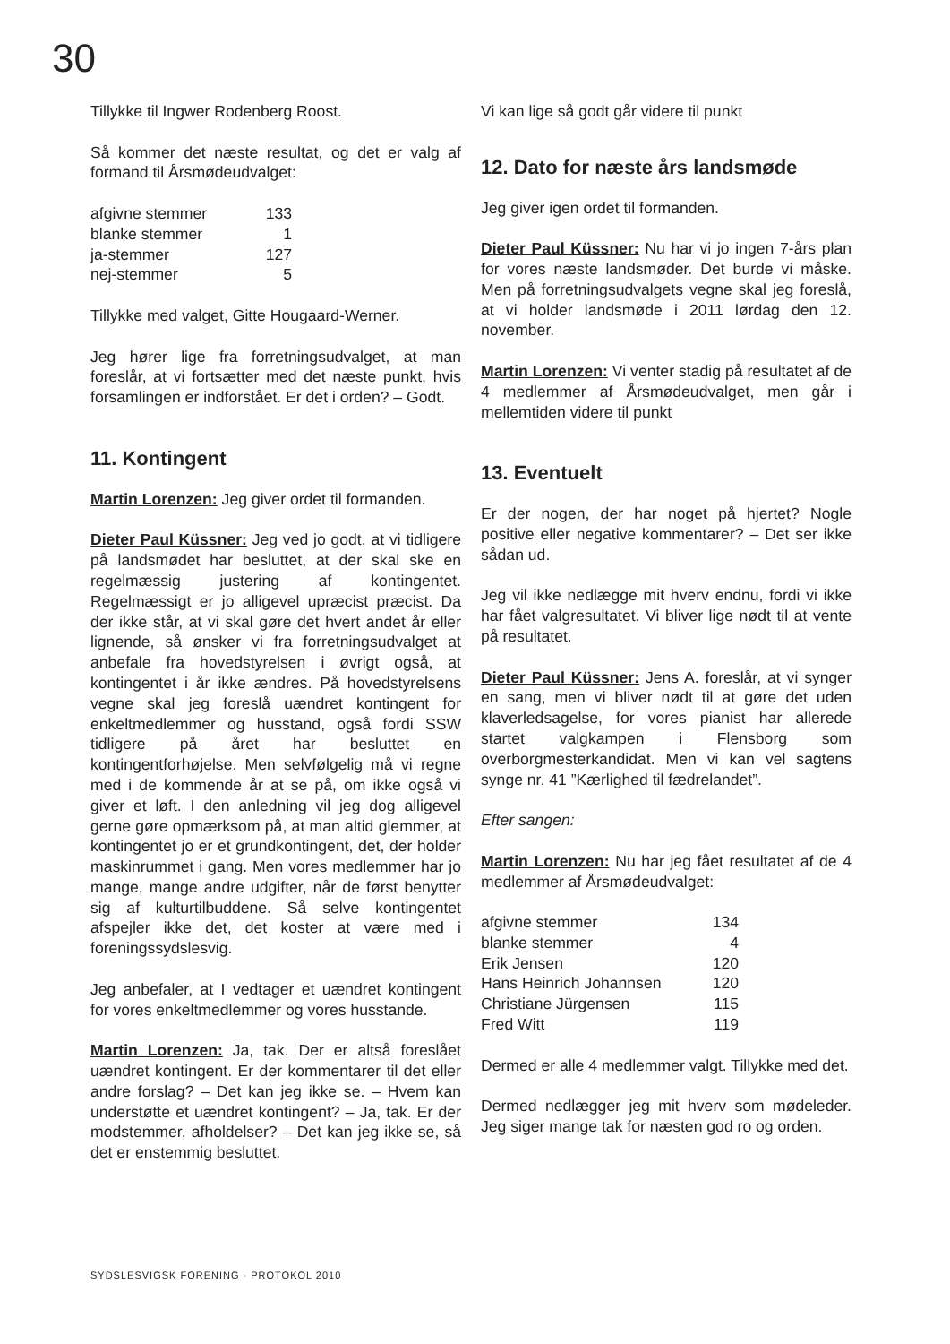30
Tillykke til Ingwer Rodenberg Roost.
Så kommer det næste resultat, og det er valg af formand til Årsmødeudvalget:
| afgivne stemmer | 133 |
| blanke stemmer | 1 |
| ja-stemmer | 127 |
| nej-stemmer | 5 |
Tillykke med valget, Gitte Hougaard-Werner.
Jeg hører lige fra forretningsudvalget, at man foreslår, at vi fortsætter med det næste punkt, hvis forsamlingen er indforstået. Er det i orden? – Godt.
11. Kontingent
Martin Lorenzen: Jeg giver ordet til formanden.
Dieter Paul Küssner: Jeg ved jo godt, at vi tidligere på landsmødet har besluttet, at der skal ske en regelmæssig justering af kontingentet. Regelmæssigt er jo alligevel upræcist præcist. Da der ikke står, at vi skal gøre det hvert andet år eller lignende, så ønsker vi fra forretningsudvalget at anbefale fra hovedstyrelsen i øvrigt også, at kontingentet i år ikke ændres. På hovedstyrelsens vegne skal jeg foreslå uændret kontingent for enkeltmedlemmer og husstand, også fordi SSW tidligere på året har besluttet en kontingentforhøjelse. Men selvfølgelig må vi regne med i de kommende år at se på, om ikke også vi giver et løft. I den anledning vil jeg dog alligevel gerne gøre opmærksom på, at man altid glemmer, at kontingentet jo er et grundkontingent, det, der holder maskinrummet i gang. Men vores medlemmer har jo mange, mange andre udgifter, når de først benytter sig af kulturtilbuddene. Så selve kontingentet afspejler ikke det, det koster at være med i foreningssydslesvig.
Jeg anbefaler, at I vedtager et uændret kontingent for vores enkeltmedlemmer og vores husstande.
Martin Lorenzen: Ja, tak. Der er altså foreslået uændret kontingent. Er der kommentarer til det eller andre forslag? – Det kan jeg ikke se. – Hvem kan understøtte et uændret kontingent? – Ja, tak. Er der modstemmer, afholdelser? – Det kan jeg ikke se, så det er enstemmig besluttet.
Vi kan lige så godt går videre til punkt
12. Dato for næste års landsmøde
Jeg giver igen ordet til formanden.
Dieter Paul Küssner: Nu har vi jo ingen 7-års plan for vores næste landsmøder. Det burde vi måske. Men på forretningsudvalgets vegne skal jeg foreslå, at vi holder landsmøde i 2011 lørdag den 12. november.
Martin Lorenzen: Vi venter stadig på resultatet af de 4 medlemmer af Årsmødeudvalget, men går i mellemtiden videre til punkt
13. Eventuelt
Er der nogen, der har noget på hjertet? Nogle positive eller negative kommentarer? – Det ser ikke sådan ud.
Jeg vil ikke nedlægge mit hverv endnu, fordi vi ikke har fået valgresultatet. Vi bliver lige nødt til at vente på resultatet.
Dieter Paul Küssner: Jens A. foreslår, at vi synger en sang, men vi bliver nødt til at gøre det uden klaverledsagelse, for vores pianist har allerede startet valgkampen i Flensborg som overborgmesterkandidat. Men vi kan vel sagtens synge nr. 41 ”Kærlighed til fædrelandet”.
Efter sangen:
Martin Lorenzen: Nu har jeg fået resultatet af de 4 medlemmer af Årsmødeudvalget:
| afgivne stemmer | 134 |
| blanke stemmer | 4 |
| Erik Jensen | 120 |
| Hans Heinrich Johannsen | 120 |
| Christiane Jürgensen | 115 |
| Fred Witt | 119 |
Dermed er alle 4 medlemmer valgt. Tillykke med det.
Dermed nedlægger jeg mit hverv som mødeleder. Jeg siger mange tak for næsten god ro og orden.
SYDSLESVIGSK FORENING · PROTOKOL 2010